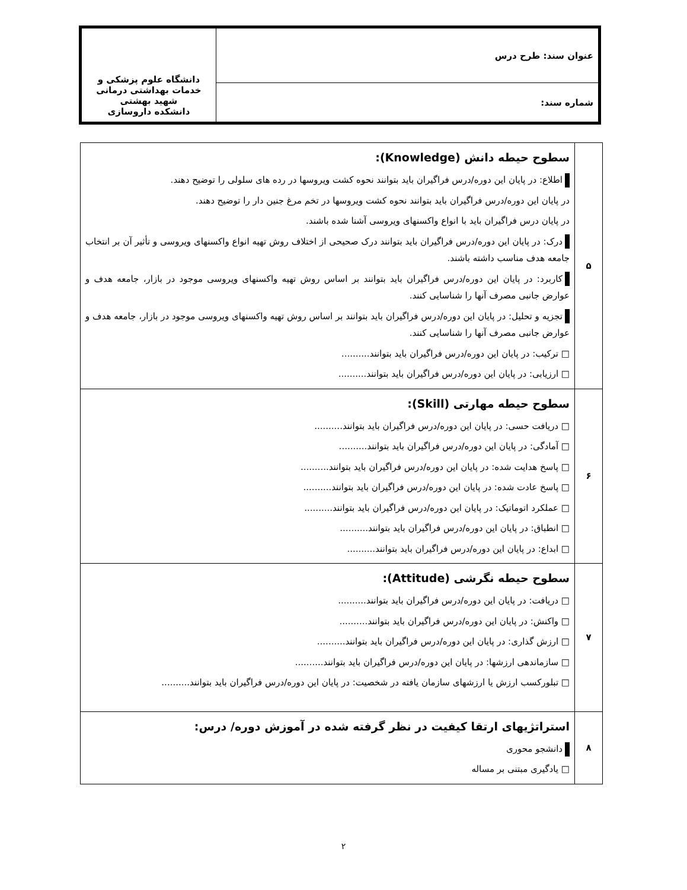| عنوان سند: طرح درس | دانشگاه علوم پزشکی و خدمات بهداشتی درمانی شهید بهشتی دانشکده داروسازی |
| شماره سند: | |
| ۵ | سطوح حیطه دانش (Knowledge): اطلاع: در پایان این دوره/درس فراگیران باید بتوانند نحوه کشت ویروسها در رده های سلولی را توضیح دهند. در پایان این دوره/درس فراگیران باید بتوانند نحوه کشت ویروسها در تخم مرغ جنین دار را توضیح دهند. در پایان درس فراگیران باید با انواع واکسنهای ویروسی آشنا شده باشند. درک: در پایان این دوره/درس فراگیران باید بتوانند درک صحیحی از اختلاف روش تهیه انواع واکسنهای ویروسی و تأثیر آن بر انتخاب جامعه هدف مناسب داشته باشند. کاربرد: در پایان این دوره/درس فراگیران باید بتوانند بر اساس روش تهیه واکسنهای ویروسی موجود در بازار، جامعه هدف و عوارض جانبی مصرف آنها را شناسایی کنند. تجزیه و تحلیل: در پایان این دوره/درس فراگیران باید بتوانند بر اساس روش تهیه واکسنهای ویروسی موجود در بازار، جامعه هدف و عوارض جانبی مصرف آنها را شناسایی کنند. □ ترکیب: در پایان این دوره/درس فراگیران باید بتوانند.......... □ ارزیابی: در پایان این دوره/درس فراگیران باید بتوانند.......... |
| ۶ | سطوح حیطه مهارتی (Skill): □ دریافت حسی: در پایان این دوره/درس فراگیران باید بتوانند.......... □ آمادگی: در پایان این دوره/درس فراگیران باید بتوانند.......... □ پاسخ هدایت شده: در پایان این دوره/درس فراگیران باید بتوانند.......... □ پاسخ عادت شده: در پایان این دوره/درس فراگیران باید بتوانند.......... □ عملکرد اتوماتیک: در پایان این دوره/درس فراگیران باید بتوانند.......... □ انطباق: در پایان این دوره/درس فراگیران باید بتوانند.......... □ ابداع: در پایان این دوره/درس فراگیران باید بتوانند.......... |
| ۷ | سطوح حیطه نگرشی (Attitude): □ دریافت: در پایان این دوره/درس فراگیران باید بتوانند.......... □ واکنش: در پایان این دوره/درس فراگیران باید بتوانند.......... □ ارزش گذاری: در پایان این دوره/درس فراگیران باید بتوانند.......... □ سازماندهی ارزشها: در پایان این دوره/درس فراگیران باید بتوانند.......... □ تبلورکسب ارزش یا ارزشهای سازمان یافته در شخصیت: در پایان این دوره/درس فراگیران باید بتوانند.......... |
| ۸ | استراتژیهای ارتقا کیفیت در نظر گرفته شده در آموزش دوره/ درس: دانشجو محوری □ یادگیری مبتنی بر مساله |
۲